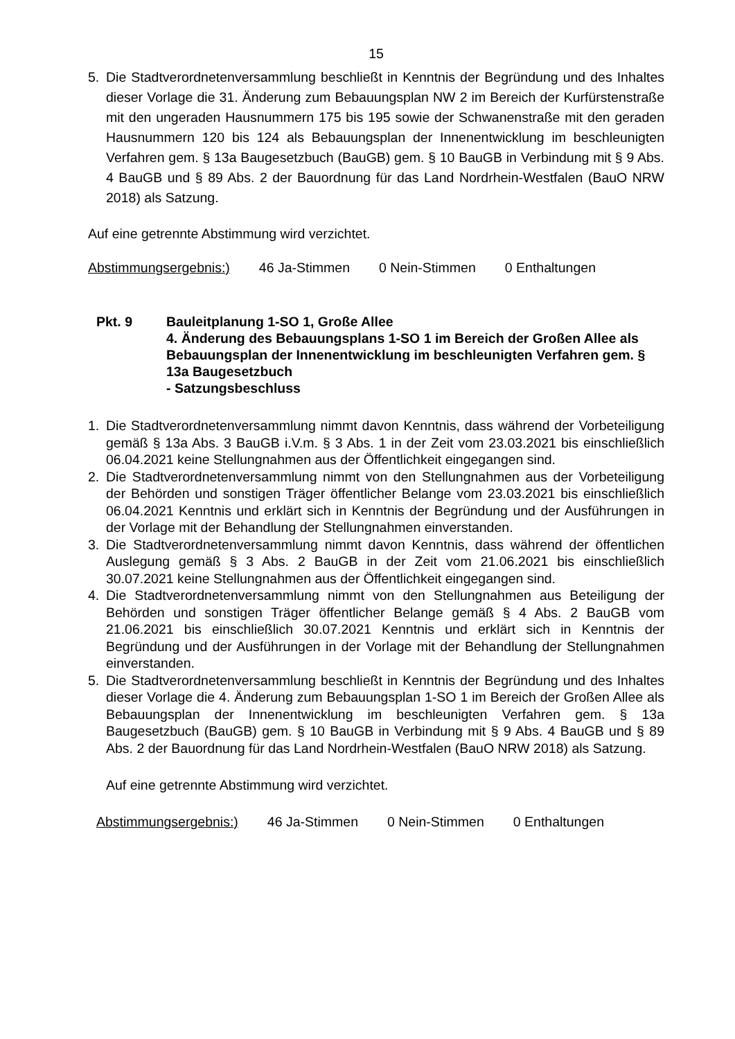15
5. Die Stadtverordnetenversammlung beschließt in Kenntnis der Begründung und des Inhaltes dieser Vorlage die 31. Änderung zum Bebauungsplan NW 2 im Bereich der Kurfürstenstraße mit den ungeraden Hausnummern 175 bis 195 sowie der Schwanenstraße mit den geraden Hausnummern 120 bis 124 als Bebauungsplan der Innenentwicklung im beschleunigten Verfahren gem. § 13a Baugesetzbuch (BauGB) gem. § 10 BauGB in Verbindung mit § 9 Abs. 4 BauGB und § 89 Abs. 2 der Bauordnung für das Land Nordrhein-Westfalen (BauO NRW 2018) als Satzung.
Auf eine getrennte Abstimmung wird verzichtet.
Abstimmungsergebnis:) 46 Ja-Stimmen 0 Nein-Stimmen 0 Enthaltungen
Pkt. 9 Bauleitplanung 1-SO 1, Große Allee
4. Änderung des Bebauungsplans 1-SO 1 im Bereich der Großen Allee als Bebauungsplan der Innenentwicklung im beschleunigten Verfahren gem. § 13a Baugesetzbuch
- Satzungsbeschluss
1. Die Stadtverordnetenversammlung nimmt davon Kenntnis, dass während der Vorbeteiligung gemäß § 13a Abs. 3 BauGB i.V.m. § 3 Abs. 1 in der Zeit vom 23.03.2021 bis einschließlich 06.04.2021 keine Stellungnahmen aus der Öffentlichkeit eingegangen sind.
2. Die Stadtverordnetenversammlung nimmt von den Stellungnahmen aus der Vorbeteiligung der Behörden und sonstigen Träger öffentlicher Belange vom 23.03.2021 bis einschließlich 06.04.2021 Kenntnis und erklärt sich in Kenntnis der Begründung und der Ausführungen in der Vorlage mit der Behandlung der Stellungnahmen einverstanden.
3. Die Stadtverordnetenversammlung nimmt davon Kenntnis, dass während der öffentlichen Auslegung gemäß § 3 Abs. 2 BauGB in der Zeit vom 21.06.2021 bis einschließlich 30.07.2021 keine Stellungnahmen aus der Öffentlichkeit eingegangen sind.
4. Die Stadtverordnetenversammlung nimmt von den Stellungnahmen aus Beteiligung der Behörden und sonstigen Träger öffentlicher Belange gemäß § 4 Abs. 2 BauGB vom 21.06.2021 bis einschließlich 30.07.2021 Kenntnis und erklärt sich in Kenntnis der Begründung und der Ausführungen in der Vorlage mit der Behandlung der Stellungnahmen einverstanden.
5. Die Stadtverordnetenversammlung beschließt in Kenntnis der Begründung und des Inhaltes dieser Vorlage die 4. Änderung zum Bebauungsplan 1-SO 1 im Bereich der Großen Allee als Bebauungsplan der Innenentwicklung im beschleunigten Verfahren gem. § 13a Baugesetzbuch (BauGB) gem. § 10 BauGB in Verbindung mit § 9 Abs. 4 BauGB und § 89 Abs. 2 der Bauordnung für das Land Nordrhein-Westfalen (BauO NRW 2018) als Satzung.
Auf eine getrennte Abstimmung wird verzichtet.
Abstimmungsergebnis:) 46 Ja-Stimmen 0 Nein-Stimmen 0 Enthaltungen